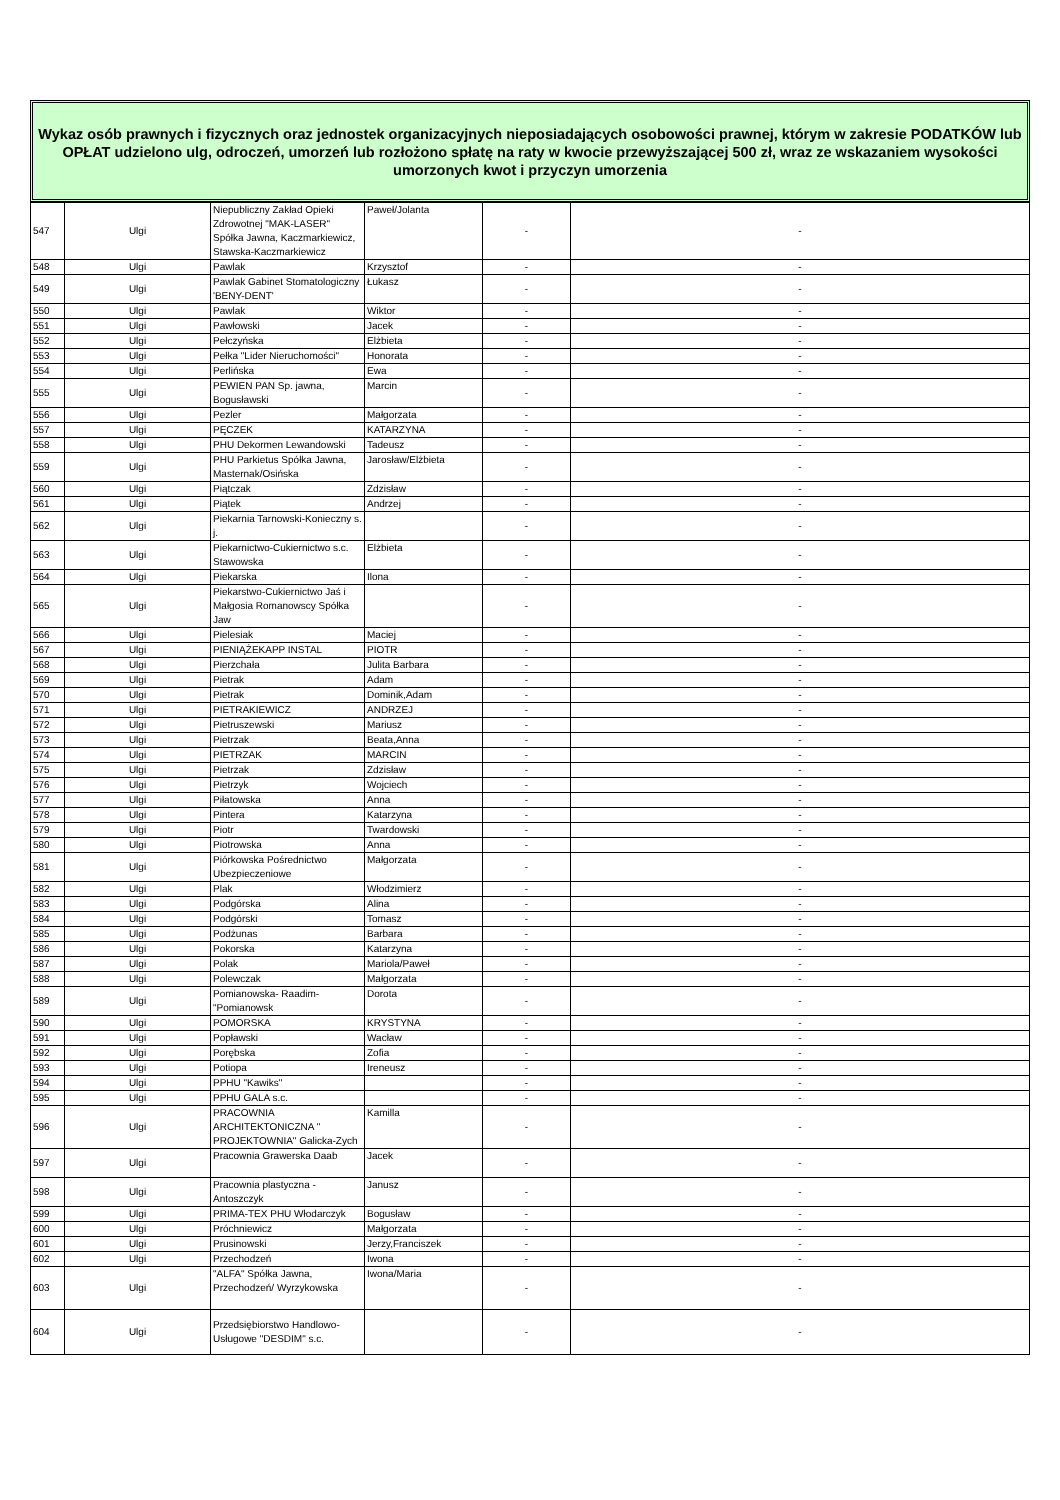Wykaz osób prawnych i fizycznych oraz jednostek organizacyjnych nieposiadających osobowości prawnej, którym w zakresie PODATKÓW lub OPŁAT udzielono ulg, odroczeń, umorzeń lub rozłożono spłatę na raty w kwocie przewyższającej 500 zł, wraz ze wskazaniem wysokości umorzonych kwot i przyczyn umorzenia
| 547 | Ulgi | Niepubliczny Zakład Opieki Zdrowotnej "MAK-LASER" Spółka Jawna, Kaczmarkiewicz, Stawska-Kaczmarkiewicz | Paweł/Jolanta | - | - |
| 548 | Ulgi | Pawlak | Krzysztof | - | - |
| 549 | Ulgi | Pawlak Gabinet Stomatologiczny 'BENY-DENT' | Łukasz | - | - |
| 550 | Ulgi | Pawlak | Wiktor | - | - |
| 551 | Ulgi | Pawłowski | Jacek | - | - |
| 552 | Ulgi | Pełczyńska | Elżbieta | - | - |
| 553 | Ulgi | Pełka "Lider Nieruchomości" | Honorata | - | - |
| 554 | Ulgi | Perlińska | Ewa | - | - |
| 555 | Ulgi | PEWIEN PAN Sp. jawna, Bogusławski | Marcin | - | - |
| 556 | Ulgi | Pezler | Małgorzata | - | - |
| 557 | Ulgi | PĘCZEK | KATARZYNA | - | - |
| 558 | Ulgi | PHU Dekormen Lewandowski | Tadeusz | - | - |
| 559 | Ulgi | PHU Parkietus Spółka Jawna, Masternak/Osińska | Jarosław/Elżbieta | - | - |
| 560 | Ulgi | Piątczak | Zdzisław | - | - |
| 561 | Ulgi | Piątek | Andrzej | - | - |
| 562 | Ulgi | Piekarnia Tarnowski-Konieczny s. j. | | - | - |
| 563 | Ulgi | Piekarnictwo-Cukiernictwo s.c. Stawowska | Elżbieta | - | - |
| 564 | Ulgi | Piekarska | Ilona | - | - |
| 565 | Ulgi | Piekarstwo-Cukiernictwo Jaś i Małgosia Romanowscy Spółka Jaw | | - | - |
| 566 | Ulgi | Pielesiak | Maciej | - | - |
| 567 | Ulgi | PIENIĄŻEKAPP INSTAL | PIOTR | - | - |
| 568 | Ulgi | Pierzchała | Julita Barbara | - | - |
| 569 | Ulgi | Pietrak | Adam | - | - |
| 570 | Ulgi | Pietrak | Dominik,Adam | - | - |
| 571 | Ulgi | PIETRAKIEWICZ | ANDRZEJ | - | - |
| 572 | Ulgi | Pietruszewski | Mariusz | - | - |
| 573 | Ulgi | Pietrzak | Beata,Anna | - | - |
| 574 | Ulgi | PIETRZAK | MARCIN | - | - |
| 575 | Ulgi | Pietrzak | Zdzisław | - | - |
| 576 | Ulgi | Pietrzyk | Wojciech | - | - |
| 577 | Ulgi | Piłatowska | Anna | - | - |
| 578 | Ulgi | Pintera | Katarzyna | - | - |
| 579 | Ulgi | Piotr | Twardowski | - | - |
| 580 | Ulgi | Piotrowska | Anna | - | - |
| 581 | Ulgi | Piórkowska Pośrednictwo Ubezpieczeniowe | Małgorzata | - | - |
| 582 | Ulgi | Plak | Włodzimierz | - | - |
| 583 | Ulgi | Podgórska | Alina | - | - |
| 584 | Ulgi | Podgórski | Tomasz | - | - |
| 585 | Ulgi | Podżunas | Barbara | - | - |
| 586 | Ulgi | Pokorska | Katarzyna | - | - |
| 587 | Ulgi | Polak | Mariola/Paweł | - | - |
| 588 | Ulgi | Polewczak | Małgorzata | - | - |
| 589 | Ulgi | Pomianowska- Raadim- "Pomianowsk | Dorota | - | - |
| 590 | Ulgi | POMORSKA | KRYSTYNA | - | - |
| 591 | Ulgi | Popławski | Wacław | - | - |
| 592 | Ulgi | Porębska | Zofia | - | - |
| 593 | Ulgi | Potiopa | Ireneusz | - | - |
| 594 | Ulgi | PPHU "Kawiks" | | - | - |
| 595 | Ulgi | PPHU GALA s.c. | | - | - |
| 596 | Ulgi | PRACOWNIA ARCHITEKTONICZNA " PROJEKTOWNIA" Galicka-Zych | Kamilla | - | - |
| 597 | Ulgi | Pracownia Grawerska Daab | Jacek | - | - |
| 598 | Ulgi | Pracownia plastyczna - Antoszczyk | Janusz | - | - |
| 599 | Ulgi | PRIMA-TEX PHU Włodarczyk | Bogusław | - | - |
| 600 | Ulgi | Próchniewicz | Małgorzata | - | - |
| 601 | Ulgi | Prusinowski | Jerzy,Franciszek | - | - |
| 602 | Ulgi | Przechodzeń | Iwona | - | - |
| 603 | Ulgi | "ALFA" Spółka Jawna, Przechodzeń/ Wyrzykowska | Iwona/Maria | - | - |
| 604 | Ulgi | Przedsiębiorstwo Handlowo-Usługowe "DESDIM" s.c. | | - | - |